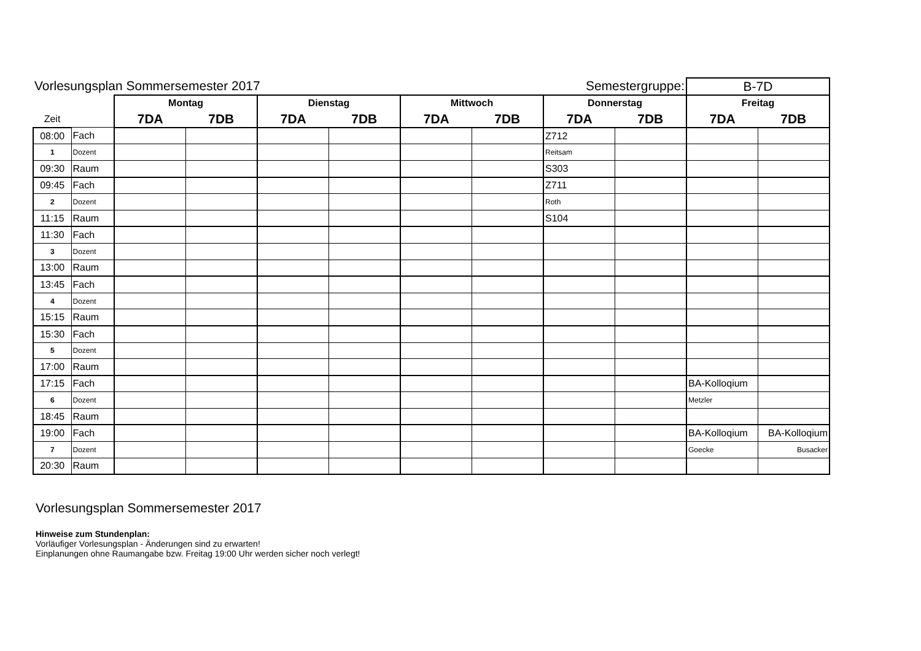| Vorlesungsplan Sommersemester 2017 | | | | | | Semestergruppe: | | | | B-7D | |
| | | Montag | | Dienstag | | Mittwoch | | Donnerstag | | Freitag | |
| Zeit | | 7DA | 7DB | 7DA | 7DB | 7DA | 7DB | 7DA | 7DB | 7DA | 7DB |
| 08:00 | Fach | | | | | | | Z712 | | | |
| 1 | Dozent | | | | | | | Reitsam | | | |
| 09:30 | Raum | | | | | | | S303 | | | |
| 09:45 | Fach | | | | | | | Z711 | | | |
| 2 | Dozent | | | | | | | Roth | | | |
| 11:15 | Raum | | | | | | | S104 | | | |
| 11:30 | Fach | | | | | | | | | | |
| 3 | Dozent | | | | | | | | | | |
| 13:00 | Raum | | | | | | | | | | |
| 13:45 | Fach | | | | | | | | | | |
| 4 | Dozent | | | | | | | | | | |
| 15:15 | Raum | | | | | | | | | | |
| 15:30 | Fach | | | | | | | | | | |
| 5 | Dozent | | | | | | | | | | |
| 17:00 | Raum | | | | | | | | | | |
| 17:15 | Fach | | | | | | | | | BA-Kolloqium | |
| 6 | Dozent | | | | | | | | | Metzler | |
| 18:45 | Raum | | | | | | | | | | |
| 19:00 | Fach | | | | | | | | | BA-Kolloqium | BA-Kolloqium |
| 7 | Dozent | | | | | | | | | Goecke | Busacker |
| 20:30 | Raum | | | | | | | | | | |
Vorlesungsplan Sommersemester 2017
Hinweise zum Stundenplan:
Vorläufiger Vorlesungsplan - Änderungen sind zu erwarten!
Einplanungen ohne Raumangabe bzw. Freitag 19:00 Uhr werden sicher noch verlegt!